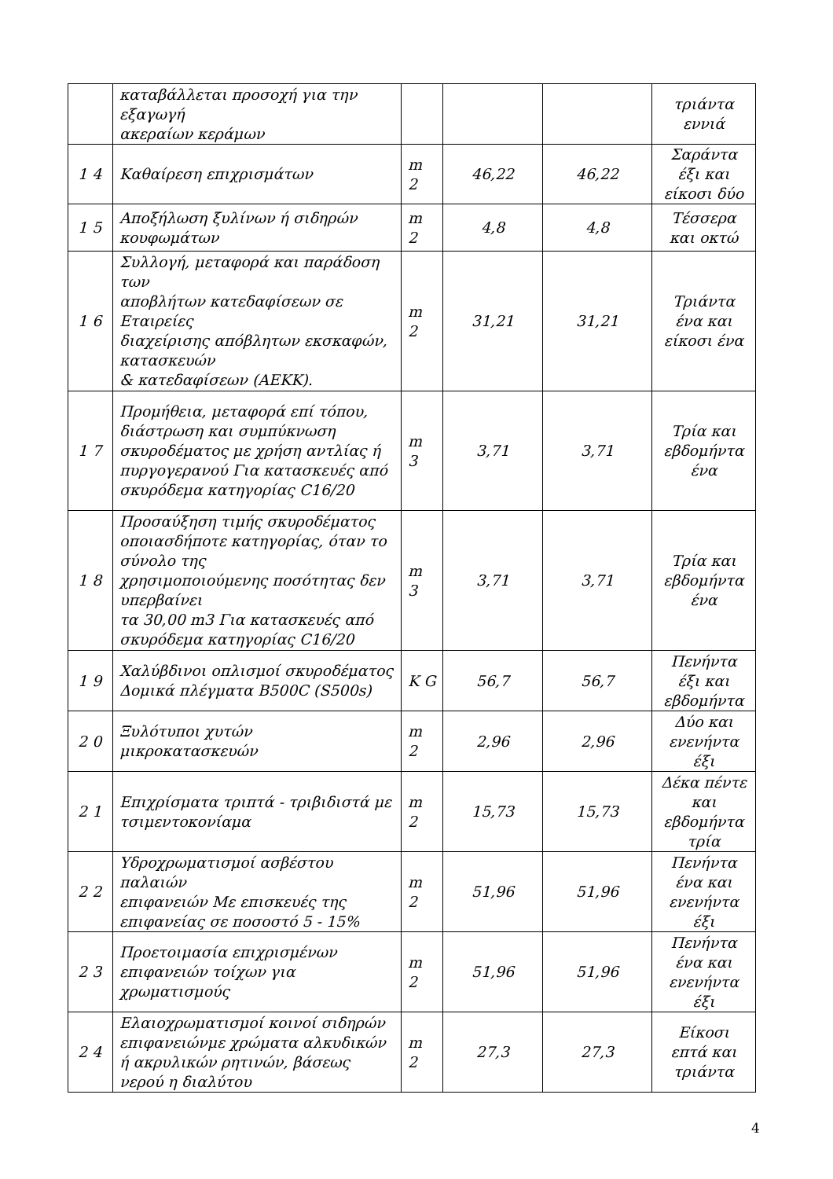| | καταβάλλεται προσοχή για την εξαγωγή ακεραίων κεράμων | | | | τριάντα εννιά |
| 1 4 | Καθαίρεση επιχρισμάτων | m 2 | 46,22 | 46,22 | Σαράντα έξι και είκοσι δύο |
| 1 5 | Αποξήλωση ξυλίνων ή σιδηρών κουφωμάτων | m 2 | 4,8 | 4,8 | Τέσσερα και οκτώ |
| 1 6 | Συλλογή, μεταφορά και παράδοση των αποβλήτων κατεδαφίσεων σε Εταιρείες διαχείρισης απόβλητων εκσκαφών, κατασκευών & κατεδαφίσεων (ΑΕΚΚ). | m 2 | 31,21 | 31,21 | Τριάντα ένα και είκοσι ένα |
| 1 7 | Προμήθεια, μεταφορά επί τόπου, διάστρωση και συμπύκνωση σκυροδέματος με χρήση αντλίας ή πυργογερανού Για κατασκευές από σκυρόδεμα κατηγορίας C16/20 | m 3 | 3,71 | 3,71 | Τρία και εβδομήντα ένα |
| 1 8 | Προσαύξηση τιμής σκυροδέματος οποιασδήποτε κατηγορίας, όταν το σύνολο της χρησιμοποιούμενης ποσότητας δεν υπερβαίνει τα 30,00 m3 Για κατασκευές από σκυρόδεμα κατηγορίας C16/20 | m 3 | 3,71 | 3,71 | Τρία και εβδομήντα ένα |
| 1 9 | Χαλύβδινοι οπλισμοί σκυροδέματος Δομικά πλέγματα B500C (S500s) | K G | 56,7 | 56,7 | Πενήντα έξι και εβδομήντα |
| 2 0 | Ξυλότυποι χυτών μικροκατασκευών | m 2 | 2,96 | 2,96 | Δύο και ενενήντα έξι |
| 2 1 | Επιχρίσματα τριπτά - τριβιδιστά με τσιμεντοκονίαμα | m 2 | 15,73 | 15,73 | Δέκα πέντε και εβδομήντα τρία |
| 2 2 | Υδροχρωματισμοί ασβέστου παλαιών επιφανειών Με επισκευές της επιφανείας σε ποσοστό 5 - 15% | m 2 | 51,96 | 51,96 | Πενήντα ένα και ενενήντα έξι |
| 2 3 | Προετοιμασία επιχρισμένων επιφανειών τοίχων για χρωματισμούς | m 2 | 51,96 | 51,96 | Πενήντα ένα και ενενήντα έξι |
| 2 4 | Ελαιοχρωματισμοί κοινοί σιδηρών επιφανειώνμε χρώματα αλκυδικών ή ακρυλικών ρητινών, βάσεως νερού η διαλύτου | m 2 | 27,3 | 27,3 | Είκοσι επτά και τριάντα |
4